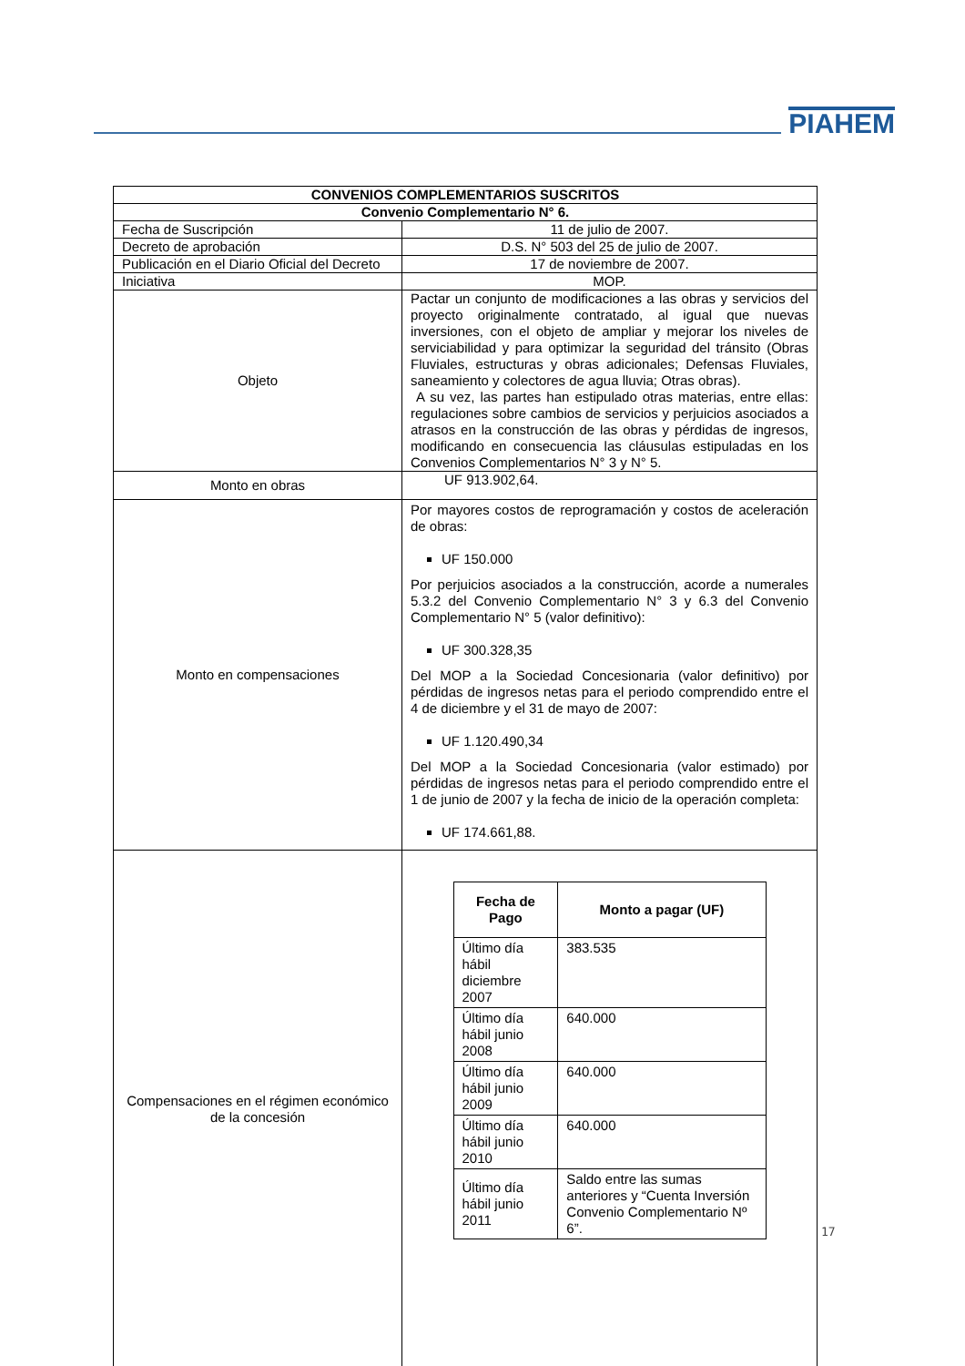PIAHEM
| CONVENIOS COMPLEMENTARIOS SUSCRITOS | |
| Convenio Complementario N° 6. | |
| Fecha de Suscripción | 11 de julio de 2007. |
| Decreto de aprobación | D.S. N° 503 del 25 de julio de 2007. |
| Publicación en el Diario Oficial del Decreto | 17 de noviembre de 2007. |
| Iniciativa | MOP. |
| Objeto | Pactar un conjunto de modificaciones a las obras y servicios del proyecto originalmente contratado, al igual que nuevas inversiones, con el objeto de ampliar y mejorar los niveles de serviciabilidad y para optimizar la seguridad del tránsito (Obras Fluviales, estructuras y obras adicionales; Defensas Fluviales, saneamiento y colectores de agua lluvia; Otras obras). A su vez, las partes han estipulado otras materias, entre ellas: regulaciones sobre cambios de servicios y perjuicios asociados a atrasos en la construcción de las obras y pérdidas de ingresos, modificando en consecuencia las cláusulas estipuladas en los Convenios Complementarios N° 3 y N° 5. |
| Monto en obras | UF 913.902,64. |
| Monto en compensaciones | Por mayores costos de reprogramación y costos de aceleración de obras: UF 150.000 Por perjuicios asociados a la construcción, acorde a numerales 5.3.2 del Convenio Complementario N° 3 y 6.3 del Convenio Complementario N° 5 (valor definitivo): UF 300.328,35 Del MOP a la Sociedad Concesionaria (valor definitivo) por pérdidas de ingresos netas para el periodo comprendido entre el 4 de diciembre y el 31 de mayo de 2007: UF 1.120.490,34 Del MOP a la Sociedad Concesionaria (valor estimado) por pérdidas de ingresos netas para el periodo comprendido entre el 1 de junio de 2007 y la fecha de inicio de la operación completa: UF 174.661,88. |
| Compensaciones en el régimen económico de la concesión | / Fecha de Pago / Monto a pagar (UF) / / --- / --- / / Último día hábil diciembre 2007 / 383.535 / / Último día hábil junio 2008 / 640.000 / / Último día hábil junio 2009 / 640.000 / / Último día hábil junio 2010 / 640.000 / / Último día hábil junio 2011 / Saldo entre las sumas anteriores y “Cuenta Inversión Convenio Complementario Nº 6”. / |
17